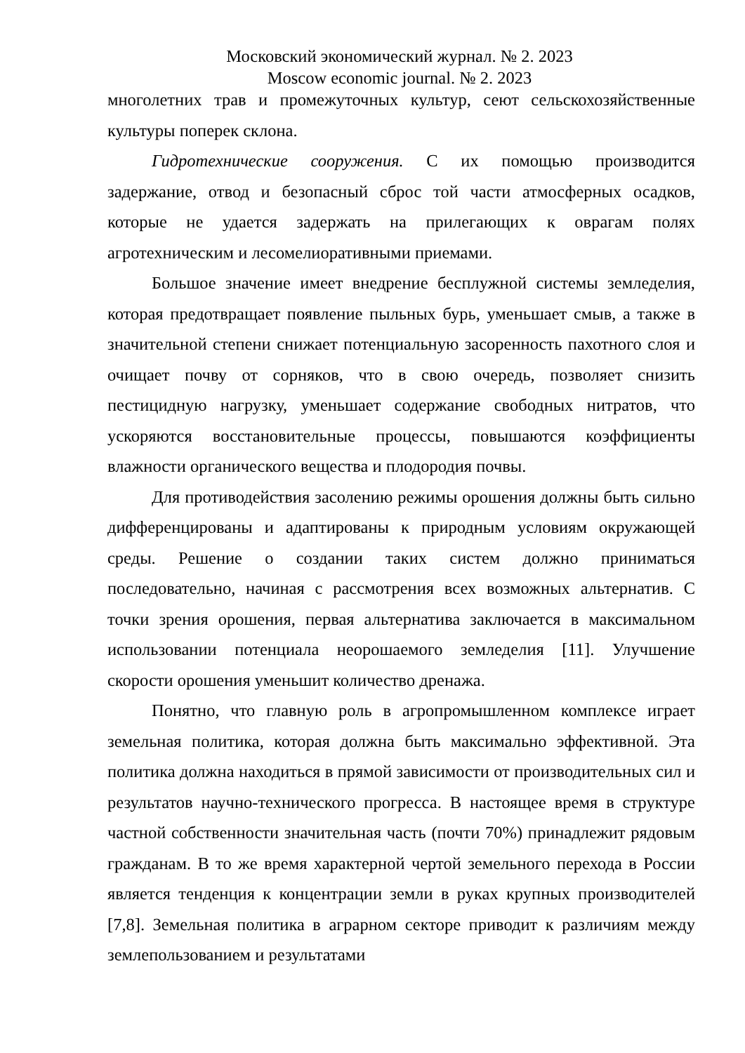Московский экономический журнал. № 2. 2023
Moscow economic journal. № 2. 2023
многолетних трав и промежуточных культур, сеют сельскохозяйственные культуры поперек склона.
Гидротехнические сооружения. С их помощью производится задержание, отвод и безопасный сброс той части атмосферных осадков, которые не удается задержать на прилегающих к оврагам полях агротехническим и лесомелиоративными приемами.
Большое значение имеет внедрение бесплужной системы земледелия, которая предотвращает появление пыльных бурь, уменьшает смыв, а также в значительной степени снижает потенциальную засоренность пахотного слоя и очищает почву от сорняков, что в свою очередь, позволяет снизить пестицидную нагрузку, уменьшает содержание свободных нитратов, что ускоряются восстановительные процессы, повышаются коэффициенты влажности органического вещества и плодородия почвы.
Для противодействия засолению режимы орошения должны быть сильно дифференцированы и адаптированы к природным условиям окружающей среды. Решение о создании таких систем должно приниматься последовательно, начиная с рассмотрения всех возможных альтернатив. С точки зрения орошения, первая альтернатива заключается в максимальном использовании потенциала неорошаемого земледелия [11]. Улучшение скорости орошения уменьшит количество дренажа.
Понятно, что главную роль в агропромышленном комплексе играет земельная политика, которая должна быть максимально эффективной. Эта политика должна находиться в прямой зависимости от производительных сил и результатов научно-технического прогресса. В настоящее время в структуре частной собственности значительная часть (почти 70%) принадлежит рядовым гражданам. В то же время характерной чертой земельного перехода в России является тенденция к концентрации земли в руках крупных производителей [7,8]. Земельная политика в аграрном секторе приводит к различиям между землепользованием и результатами